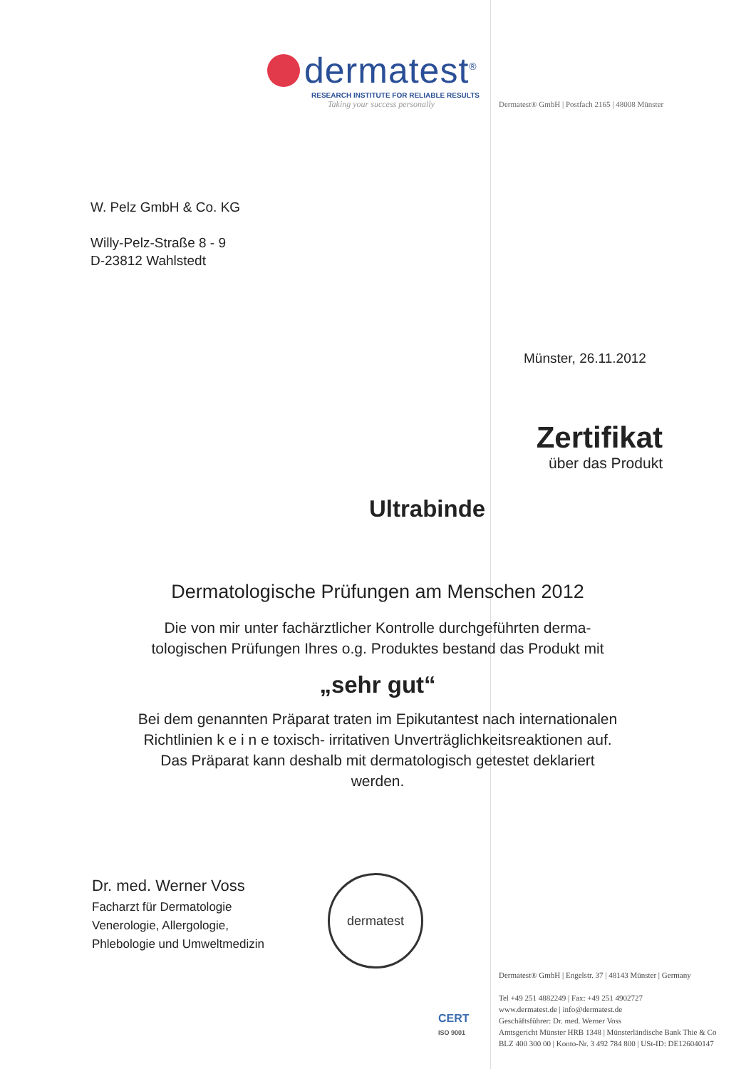dermatest<sup>®</sup>
RESEARCH INSTITUTE FOR RELIABLE RESULTS
Taking your success personally
Dermatest® GmbH | Postfach 2165 | 48008 Münster
W. Pelz GmbH & Co. KG
Willy-Pelz-Straße 8 - 9
D-23812 Wahlstedt
Münster, 26.11.2012
Zertifikat
über das Produkt
Ultrabinde
Dermatologische Prüfungen am Menschen 2012
Die von mir unter fachärztlicher Kontrolle durchgeführten derma-
tologischen Prüfungen Ihres o.g. Produktes bestand das Produkt mit
„sehr gut“
Bei dem genannten Präparat traten im Epikutantest nach internationalen
Richtlinien k e i n e toxisch- irritativen Unverträglichkeitsreaktionen auf.
Das Präparat kann deshalb mit dermatologisch getestet deklariert
werden.
Dr. med. Werner Voss
Facharzt für Dermatologie
Venerologie, Allergologie,
Phlebologie und Umweltmedizin
dermatest
CERT
ISO 9001
Dermatest® GmbH | Engelstr. 37 | 48143 Münster | Germany
Tel +49 251 4882249 | Fax: +49 251 4902727
www.dermatest.de | info@dermatest.de
Geschäftsführer: Dr. med. Werner Voss
Amtsgericht Münster HRB 1348 | Münsterländische Bank Thie & Co
BLZ 400 300 00 | Konto-Nr. 3 492 784 800 | USt-ID: DE126040147